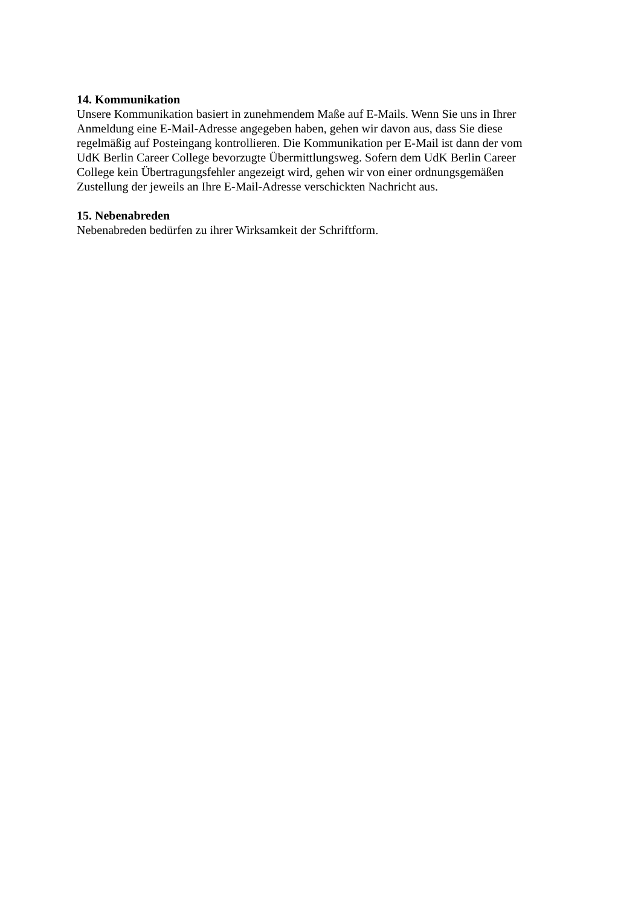14. Kommunikation
Unsere Kommunikation basiert in zunehmendem Maße auf E-Mails. Wenn Sie uns in Ihrer
Anmeldung eine E-Mail-Adresse angegeben haben, gehen wir davon aus, dass Sie diese
regelmäßig auf Posteingang kontrollieren. Die Kommunikation per E-Mail ist dann der vom
UdK Berlin Career College bevorzugte Übermittlungsweg. Sofern dem UdK Berlin Career
College kein Übertragungsfehler angezeigt wird, gehen wir von einer ordnungsgemäßen
Zustellung der jeweils an Ihre E-Mail-Adresse verschickten Nachricht aus.
15. Nebenabreden
Nebenabreden bedürfen zu ihrer Wirksamkeit der Schriftform.